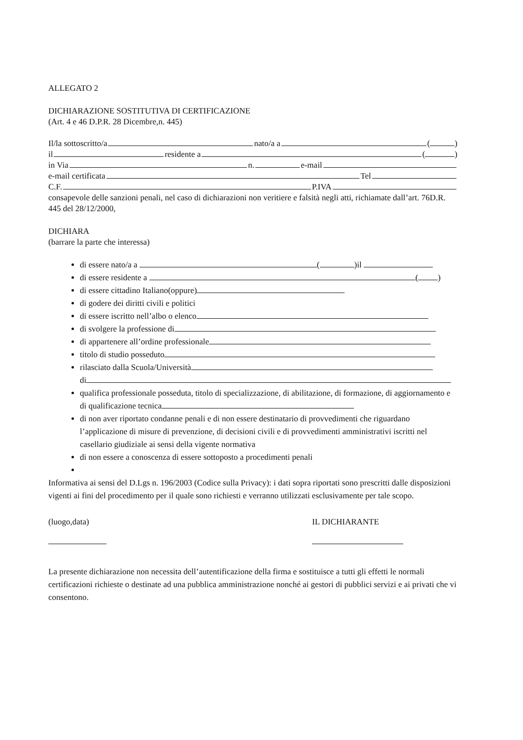ALLEGATO 2
DICHIARAZIONE SOSTITUTIVA DI CERTIFICAZIONE
(Art. 4 e 46 D.P.R. 28 Dicembre,n. 445)
Il/la sottoscritto/a nato/a a ( )
il residente a ( )
in Via n. e-mail
e-mail certificata Tel
C.F. P.IVA
consapevole delle sanzioni penali, nel caso di dichiarazioni non veritiere e falsità negli atti, richiamate dall’art. 76D.R. 445 del 28/12/2000,
DICHIARA
(barrare la parte che interessa)
di essere nato/a a ( )il
di essere residente a ( )
di essere cittadino Italiano(oppure)
di godere dei diritti civili e politici
di essere iscritto nell’albo o elenco
di svolgere la professione di
di appartenere all’ordine professionale
titolo di studio posseduto
rilasciato dalla Scuola/Università
di
qualifica professionale posseduta, titolo di specializzazione, di abilitazione, di formazione, di aggiornamento e di qualificazione tecnica
di non aver riportato condanne penali e di non essere destinatario di provvedimenti che riguardano l’applicazione di misure di prevenzione, di decisioni civili e di provvedimenti amministrativi iscritti nel casellario giudiziale ai sensi della vigente normativa
di non essere a conoscenza di essere sottoposto a procedimenti penali
Informativa ai sensi del D.Lgs n. 196/2003 (Codice sulla Privacy): i dati sopra riportati sono prescritti dalle disposizioni vigenti ai fini del procedimento per il quale sono richiesti e verranno utilizzati esclusivamente per tale scopo.
(luogo,data)
IL DICHIARANTE
La presente dichiarazione non necessita dell’autentificazione della firma e sostituisce a tutti gli effetti le normali certificazioni richieste o destinate ad una pubblica amministrazione nonché ai gestori di pubblici servizi e ai privati che vi consentono.